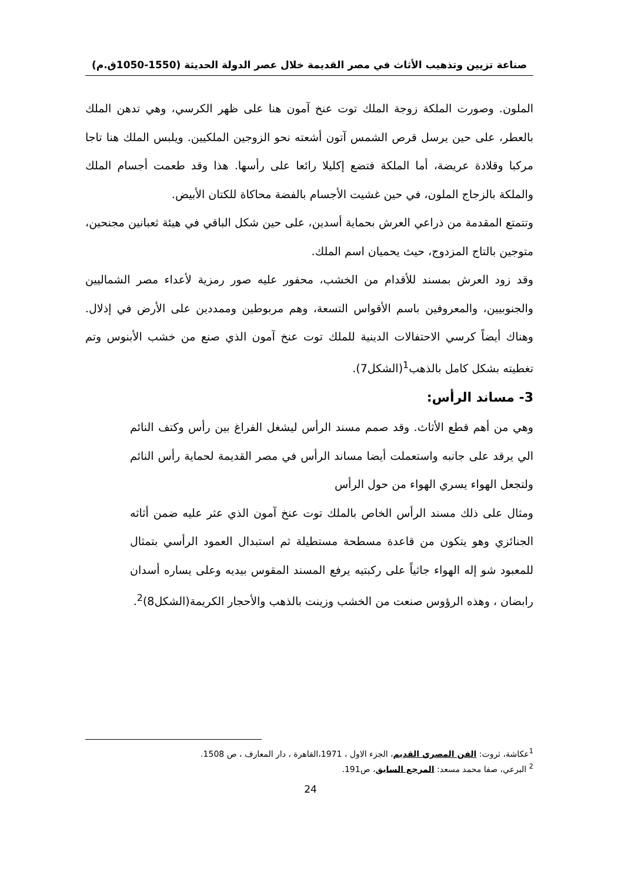صناعة تزيين وتذهيب الأثاث في مصر القديمة خلال عصر الدولة الحديثة (1550-1050ق.م)
الملون. وصورت الملكة زوجة الملك توت عنخ آمون هنا على ظهر الكرسي، وهي تدهن الملك بالعطر، على حين يرسل قرص الشمس آتون أشعته نحو الزوجين الملكيين. ويلبس الملك هنا تاجا مركبا وقلادة عريضة، أما الملكة فتضع إكليلا رائعا على رأسها. هذا وقد طعمت أجسام الملك والملكة بالزجاج الملون، في حين غشيت الأجسام بالفضة محاكاة للكتان الأبيض.
وتتمتع المقدمة من ذراعي العرش بحماية أسدين، على حين شكل الباقي في هيئة ثعبانين مجنحين، متوجين بالتاج المزدوج، حيث يحميان اسم الملك.
وقد زود العرش بمسند للأقدام من الخشب، محفور عليه صور رمزية لأعداء مصر الشماليين والجنوبيين، والمعروفين باسم الأقواس التسعة، وهم مربوطين وممددين على الأرض في إذلال. وهناك أيضاً كرسي الاحتفالات الدينية للملك توت عنخ آمون الذي صنع من خشب الأبنوس وتم تغطيته بشكل كامل بالذهب<sup>1</sup>(الشكل7).
3- مساند الرأس:
وهي من أهم قطع الأثاث. وقد صمم مسند الرأس ليشغل الفراغ بين رأس وكتف النائم الي يرقد على جانبه واستعملت أيضا مساند الرأس في مصر القديمة لحماية رأس النائم ولتجعل الهواء يسري الهواء من حول الرأس
ومثال على ذلك مسند الرأس الخاص بالملك توت عنخ آمون الذي عثر عليه ضمن أثاثه الجنائزي وهو يتكون من قاعدة مسطحة مستطيلة ثم استبدال العمود الرأسي بتمثال للمعبود شو إله الهواء جاثياً على ركبتيه يرفع المسند المقوس بيديه وعلى يساره أسدان رابضان ، وهذه الرؤوس صنعت من الخشب وزينت بالذهب والأحجار الكريمة(الشكل8)<sup>2</sup>.
<sup>1</sup> عكاشة، ثروت: الفن المصري القديم، الجزء الاول ، 1971،القاهرة ، دار المعارف ، ص 1508.
<sup>2</sup> البرعي، صفا محمد مسعد: المرجع السابق، ص191.
24